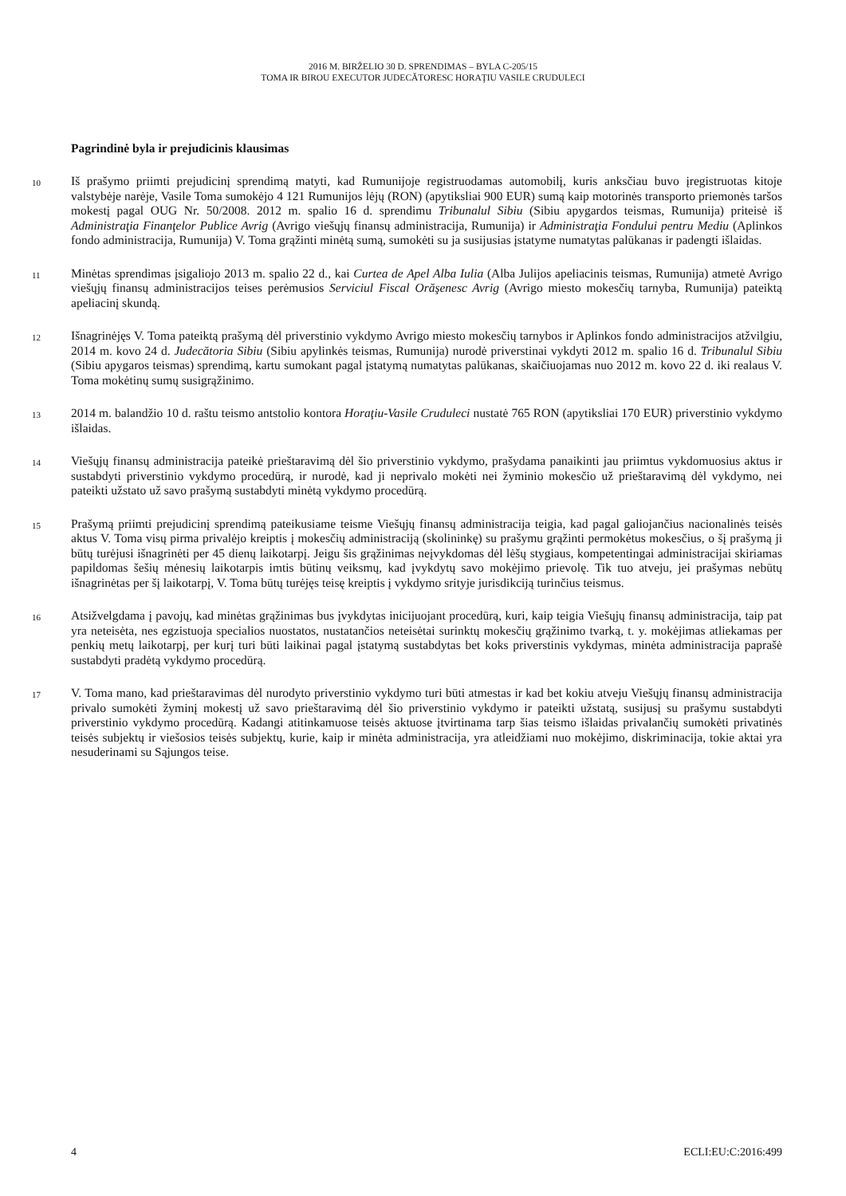2016 M. BIRŽELIO 30 D. SPRENDIMAS – BYLA C-205/15
TOMA IR BIROU EXECUTOR JUDECĂTORESC HORAŢIU VASILE CRUDULECI
Pagrindinė byla ir prejudicinis klausimas
10
Iš prašymo priimti prejudicinį sprendimą matyti, kad Rumunijoje registruodamas automobilį, kuris anksčiau buvo įregistruotas kitoje valstybėje narėje, Vasile Toma sumokėjo 4 121 Rumunijos lėjų (RON) (apytiksliai 900 EUR) sumą kaip motorinės transporto priemonės taršos mokestį pagal OUG Nr. 50/2008. 2012 m. spalio 16 d. sprendimu Tribunalul Sibiu (Sibiu apygardos teismas, Rumunija) priteisė iš Administraţia Finanţelor Publice Avrig (Avrigo viešųjų finansų administracija, Rumunija) ir Administraţia Fondului pentru Mediu (Aplinkos fondo administracija, Rumunija) V. Toma grąžinti minėtą sumą, sumokėti su ja susijusias įstatyme numatytas palūkanas ir padengti išlaidas.
11
Minėtas sprendimas įsigaliojo 2013 m. spalio 22 d., kai Curtea de Apel Alba Iulia (Alba Julijos apeliacinis teismas, Rumunija) atmetė Avrigo viešųjų finansų administracijos teises perėmusios Serviciul Fiscal Orăşenesc Avrig (Avrigo miesto mokesčių tarnyba, Rumunija) pateiktą apeliacinį skundą.
12
Išnagrinėjęs V. Toma pateiktą prašymą dėl priverstinio vykdymo Avrigo miesto mokesčių tarnybos ir Aplinkos fondo administracijos atžvilgiu, 2014 m. kovo 24 d. Judecătoria Sibiu (Sibiu apylinkės teismas, Rumunija) nurodė priverstinai vykdyti 2012 m. spalio 16 d. Tribunalul Sibiu (Sibiu apygaros teismas) sprendimą, kartu sumokant pagal įstatymą numatytas palūkanas, skaičiuojamas nuo 2012 m. kovo 22 d. iki realaus V. Toma mokėtinų sumų susigrąžinimo.
13
2014 m. balandžio 10 d. raštu teismo antstolio kontora Horaţiu-Vasile Cruduleci nustatė 765 RON (apytiksliai 170 EUR) priverstinio vykdymo išlaidas.
14
Viešųjų finansų administracija pateikė prieštaravimą dėl šio priverstinio vykdymo, prašydama panaikinti jau priimtus vykdomuosius aktus ir sustabdyti priverstinio vykdymo procedūrą, ir nurodė, kad ji neprivalo mokėti nei žyminio mokesčio už prieštaravimą dėl vykdymo, nei pateikti užstato už savo prašymą sustabdyti minėtą vykdymo procedūrą.
15
Prašymą priimti prejudicinį sprendimą pateikusiame teisme Viešųjų finansų administracija teigia, kad pagal galiojančius nacionalinės teisės aktus V. Toma visų pirma privalėjo kreiptis į mokesčių administraciją (skolininkę) su prašymu grąžinti permokėtus mokesčius, o šį prašymą ji būtų turėjusi išnagrinėti per 45 dienų laikotarpį. Jeigu šis grąžinimas neįvykdomas dėl lėšų stygiaus, kompetentingai administracijai skiriamas papildomas šešių mėnesių laikotarpis imtis būtinų veiksmų, kad įvykdytų savo mokėjimo prievolę. Tik tuo atveju, jei prašymas nebūtų išnagrinėtas per šį laikotarpį, V. Toma būtų turėjęs teisę kreiptis į vykdymo srityje jurisdikciją turinčius teismus.
16
Atsižvelgdama į pavojų, kad minėtas grąžinimas bus įvykdytas inicijuojant procedūrą, kuri, kaip teigia Viešųjų finansų administracija, taip pat yra neteisėta, nes egzistuoja specialios nuostatos, nustatančios neteisėtai surinktų mokesčių grąžinimo tvarką, t. y. mokėjimas atliekamas per penkių metų laikotarpį, per kurį turi būti laikinai pagal įstatymą sustabdytas bet koks priverstinis vykdymas, minėta administracija paprašė sustabdyti pradėtą vykdymo procedūrą.
17
V. Toma mano, kad prieštaravimas dėl nurodyto priverstinio vykdymo turi būti atmestas ir kad bet kokiu atveju Viešųjų finansų administracija privalo sumokėti žyminį mokestį už savo prieštaravimą dėl šio priverstinio vykdymo ir pateikti užstatą, susijusį su prašymu sustabdyti priverstinio vykdymo procedūrą. Kadangi atitinkamuose teisės aktuose įtvirtinama tarp šias teismo išlaidas privalančių sumokėti privatinės teisės subjektų ir viešosios teisės subjektų, kurie, kaip ir minėta administracija, yra atleidžiami nuo mokėjimo, diskriminacija, tokie aktai yra nesuderinami su Sąjungos teise.
4 ECLI:EU:C:2016:499